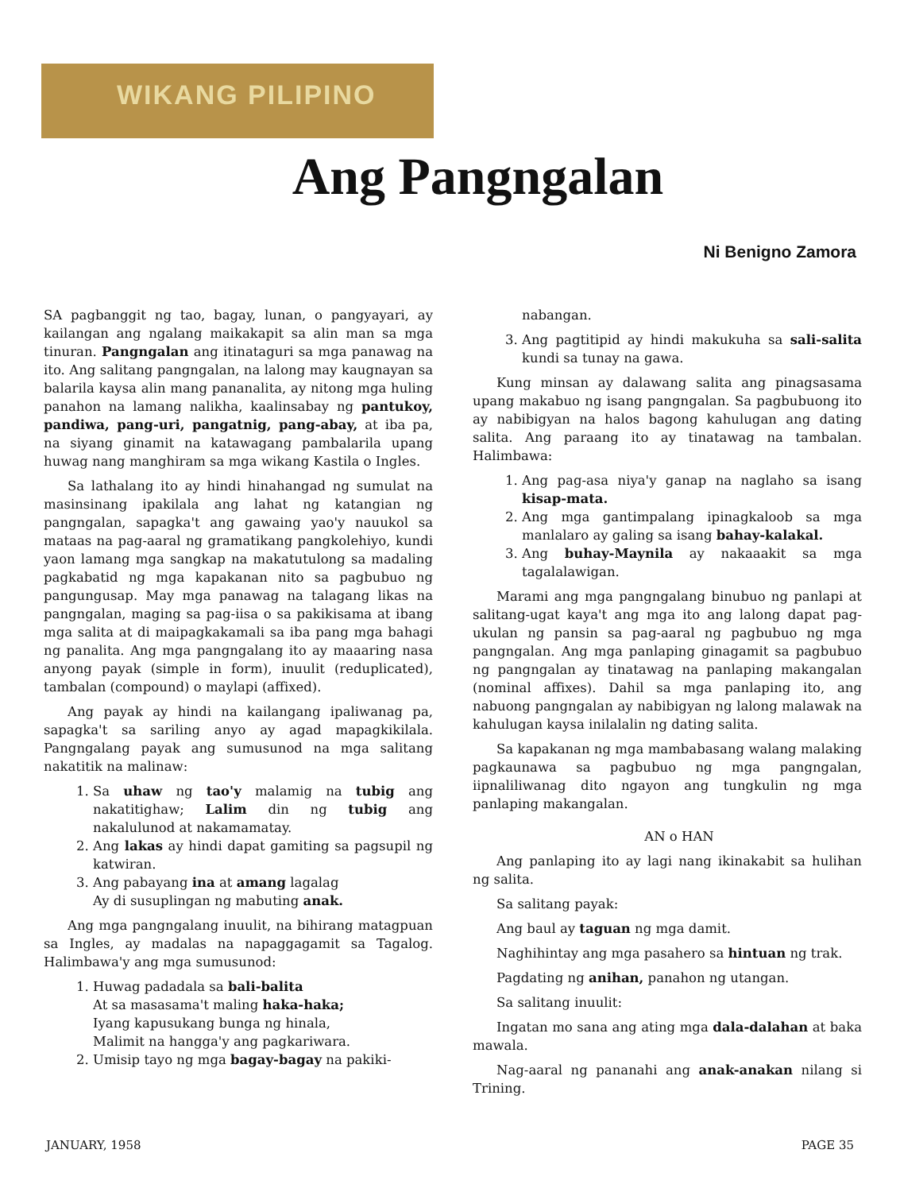WIKANG PILIPINO
Ang Pangngalan
Ni Benigno Zamora
SA pagbanggit ng tao, bagay, lunan, o pangyayari, ay kailangan ang ngalang maikakapit sa alin man sa mga tinuran. Pangngalan ang itinataguri sa mga panawag na ito. Ang salitang pangngalan, na lalong may kaugnayan sa balarila kaysa alin mang pananalita, ay nitong mga huling panahon na lamang nalikha, kaalinsabay ng pantukoy, pandiwa, pang-uri, pangatnig, pang-abay, at iba pa, na siyang ginamit na katawagang pambalarila upang huwag nang manghiram sa mga wikang Kastila o Ingles.
Sa lathalang ito ay hindi hinahangad ng sumulat na masinsinang ipakilala ang lahat ng katangian ng pangngalan, sapagka't ang gawaing yao'y nauukol sa mataas na pag-aaral ng gramatikang pangkolehiyo, kundi yaon lamang mga sangkap na makatutulong sa madaling pagkabatid ng mga kapakanan nito sa pagbubuo ng pangungusap. May mga panawag na talagang likas na pangngalan, maging sa pag-iisa o sa pakikisama at ibang mga salita at di maipagkakamali sa iba pang mga bahagi ng panalita. Ang mga pangngalang ito ay maaaring nasa anyong payak (simple in form), inuulit (reduplicated), tambalan (compound) o maylapi (affixed).
Ang payak ay hindi na kailangang ipaliwanag pa, sapagka't sa sariling anyo ay agad mapagkikilala. Pangngalang payak ang sumusunod na mga salitang nakatitik na malinaw:
1. Sa uhaw ng tao'y malamig na tubig ang nakatitighaw; Lalim din ng tubig ang nakalulunod at nakamamatay.
2. Ang lakas ay hindi dapat gamiting sa pagsupil ng katwiran.
3. Ang pabayang ina at amang lagalag
Ay di susuplingan ng mabuting anak.
Ang mga pangngalang inuulit, na bihirang matagpuan sa Ingles, ay madalas na napaggagamit sa Tagalog. Halimbawa'y ang mga sumusunod:
1. Huwag padadala sa bali-balita
At sa masasama't maling haka-haka;
Iyang kapusukang bunga ng hinala,
Malimit na hangga'y ang pagkariwara.
2. Umisip tayo ng mga bagay-bagay na pakiki-
nabangan.
3. Ang pagtitipid ay hindi makukuha sa sali-salita kundi sa tunay na gawa.
Kung minsan ay dalawang salita ang pinagsasama upang makabuo ng isang pangngalan. Sa pagbubuong ito ay nabibigyan na halos bagong kahulugan ang dating salita. Ang paraang ito ay tinatawag na tambalan. Halimbawa:
1. Ang pag-asa niya'y ganap na naglaho sa isang kisap-mata.
2. Ang mga gantimpalang ipinagkaloob sa mga manlalaro ay galing sa isang bahay-kalakal.
3. Ang buhay-Maynila ay nakaaakit sa mga tagalalawigan.
Marami ang mga pangngalang binubuo ng panlapi at salitang-ugat kaya't ang mga ito ang lalong dapat pag-ukulan ng pansin sa pag-aaral ng pagbubuo ng mga pangngalan. Ang mga panlaping ginagamit sa pagbubuo ng pangngalan ay tinatawag na panlaping makangalan (nominal affixes). Dahil sa mga panlaping ito, ang nabuong pangngalan ay nabibigyan ng lalong malawak na kahulugan kaysa inilalalin ng dating salita.
Sa kapakanan ng mga mambabasang walang malaking pagkaunawa sa pagbubuo ng mga pangngalan, iipnaliliwanag dito ngayon ang tungkulin ng mga panlaping makangalan.
AN o HAN
Ang panlaping ito ay lagi nang ikinakabit sa hulihan ng salita.
Sa salitang payak:
Ang baul ay taguan ng mga damit.
Naghihintay ang mga pasahero sa hintuan ng trak.
Pagdating ng anihan, panahon ng utangan.
Sa salitang inuulit:
Ingatan mo sana ang ating mga dala-dalahan at baka mawala.
Nag-aaral ng pananahi ang anak-anakan nilang si Trining.
JANUARY, 1958 PAGE 35